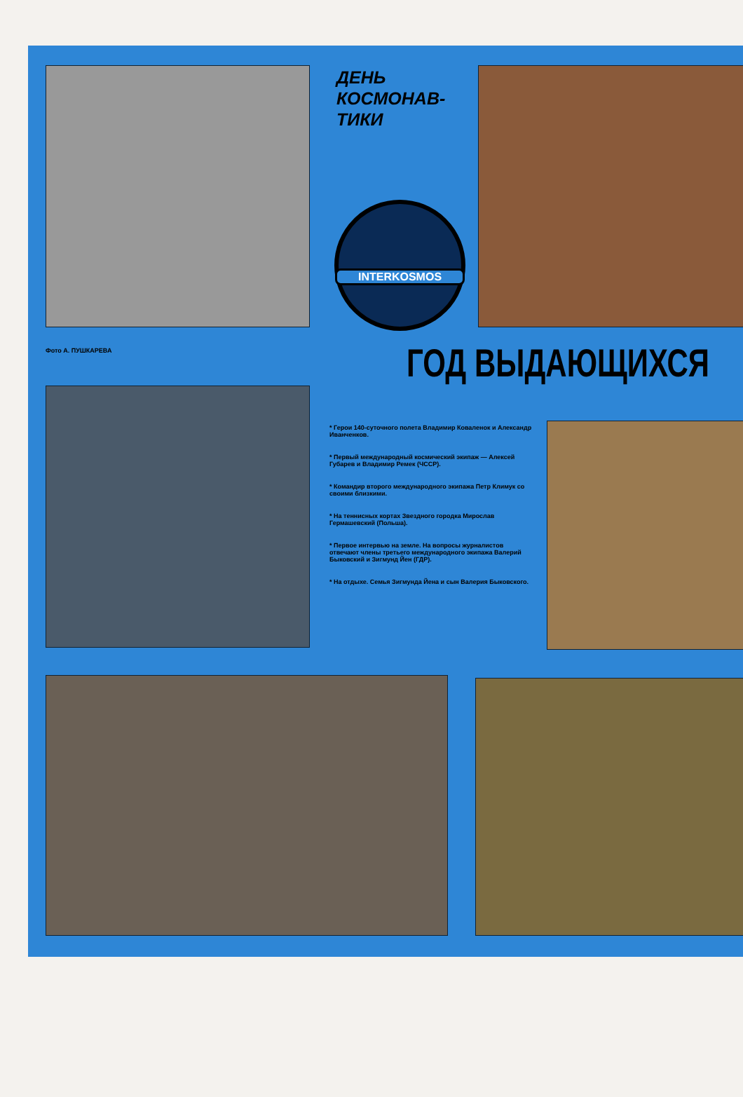ДЕНЬ
КОСМОНАВ-
ТИКИ
INTERKOSMOS
Фото А. ПУШКАРЕВА ГОД ВЫДАЮЩИХСЯ
* Герои 140-суточного полета Владимир Коваленок и Александр Иванченков.
* Первый международный космический экипаж — Алексей Губарев и Владимир Ремек (ЧССР).
* Командир второго международного экипажа Петр Климук со своими близкими.
* На теннисных кортах Звездного городка Мирослав Гермашевский (Польша).
* Первое интервью на земле. На вопросы журналистов отвечают члены третьего международного экипажа Валерий Быковский и Зигмунд Йен (ГДР).
* На отдыхе. Семья Зигмунда Йена и сын Валерия Быковского.